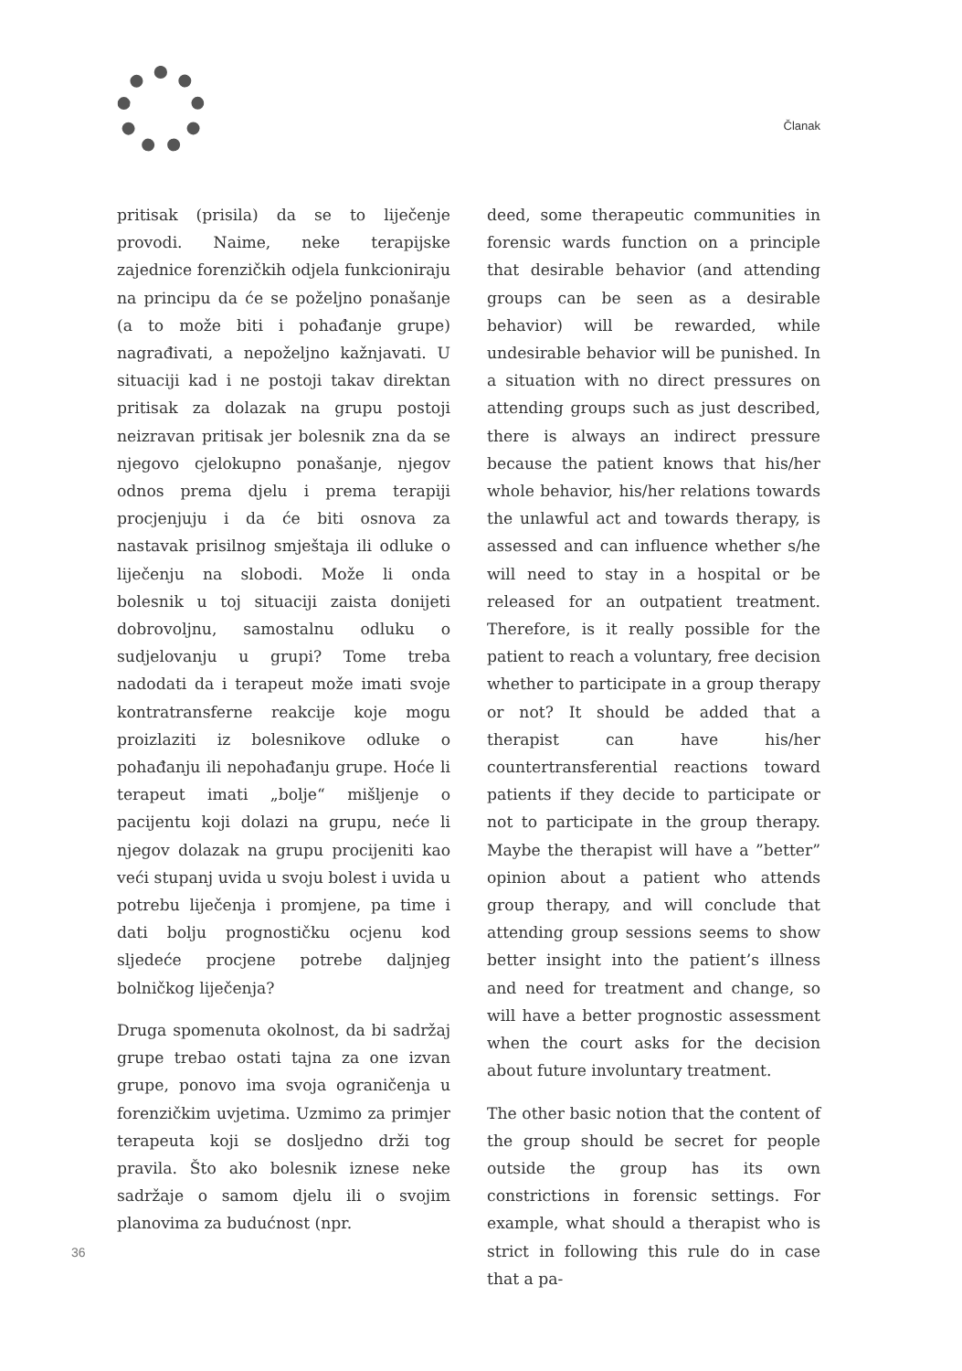Članak
pritisak (prisila) da se to liječenje provodi. Naime, neke terapijske zajednice forenzičkih odjela funkcioniraju na principu da će se poželjno ponašanje (a to može biti i pohađanje grupe) nagrađivati, a nepoželjno kažnjavati. U situaciji kad i ne postoji takav direktan pritisak za dolazak na grupu postoji neizravan pritisak jer bolesnik zna da se njegovo cjelokupno ponašanje, njegov odnos prema djelu i prema terapiji procjenjuju i da će biti osnova za nastavak prisilnog smještaja ili odluke o liječenju na slobodi. Može li onda bolesnik u toj situaciji zaista donijeti dobrovoljnu, samostalnu odluku o sudjelovanju u grupi? Tome treba nadodati da i terapeut može imati svoje kontratransferne reakcije koje mogu proizlaziti iz bolesnikove odluke o pohađanju ili nepohađanju grupe. Hoće li terapeut imati „bolje“ mišljenje o pacijentu koji dolazi na grupu, neće li njegov dolazak na grupu procijeniti kao veći stupanj uvida u svoju bolest i uvida u potrebu liječenja i promjene, pa time i dati bolju prognostičku ocjenu kod sljedeće procjene potrebe daljnjeg bolničkog liječenja?
Druga spomenuta okolnost, da bi sadržaj grupe trebao ostati tajna za one izvan grupe, ponovo ima svoja ograničenja u forenzičkim uvjetima. Uzmimo za primjer terapeuta koji se dosljedno drži tog pravila. Što ako bolesnik iznese neke sadržaje o samom djelu ili o svojim planovima za budućnost (npr.
deed, some therapeutic communities in forensic wards function on a principle that desirable behavior (and attending groups can be seen as a desirable behavior) will be rewarded, while undesirable behavior will be punished. In a situation with no direct pressures on attending groups such as just described, there is always an indirect pressure because the patient knows that his/her whole behavior, his/her relations towards the unlawful act and towards therapy, is assessed and can influence whether s/he will need to stay in a hospital or be released for an outpatient treatment. Therefore, is it really possible for the patient to reach a voluntary, free decision whether to participate in a group therapy or not? It should be added that a therapist can have his/her countertransferential reactions toward patients if they decide to participate or not to participate in the group therapy. Maybe the therapist will have a ”better” opinion about a patient who attends group therapy, and will conclude that attending group sessions seems to show better insight into the patient’s illness and need for treatment and change, so will have a better prognostic assessment when the court asks for the decision about future involuntary treatment.
The other basic notion that the content of the group should be secret for people outside the group has its own constrictions in forensic settings. For example, what should a therapist who is strict in following this rule do in case that a pa-
36